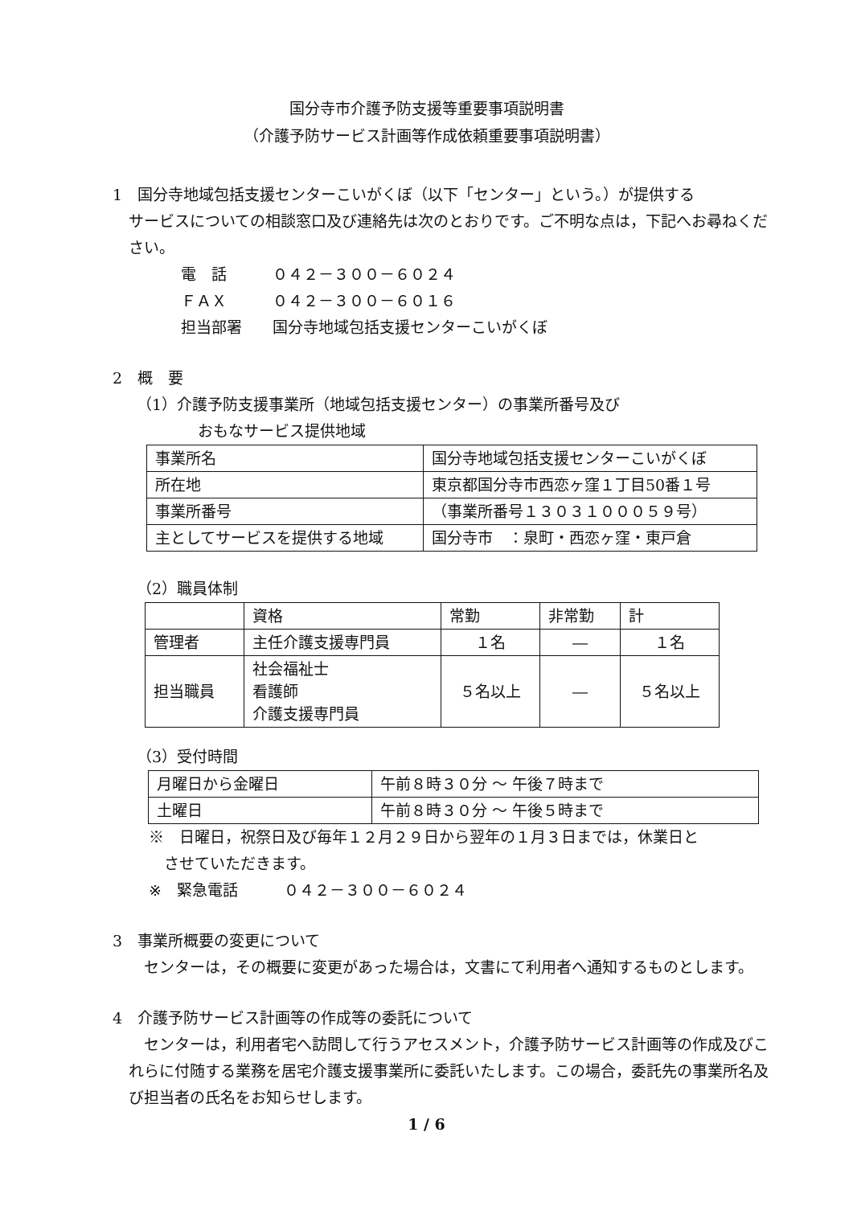国分寺市介護予防支援等重要事項説明書
（介護予防サービス計画等作成依頼重要事項説明書）
1　国分寺地域包括支援センターこいがくぼ（以下「センター」という。）が提供する
サービスについての相談窓口及び連絡先は次のとおりです。ご不明な点は，下記へお尋ねください。
電　話　　　０４２－３００－６０２４
ＦＡＸ　　　０４２－３００－６０１６
担当部署　　国分寺地域包括支援センターこいがくぼ
2　概　要
（1）介護予防支援事業所（地域包括支援センター）の事業所番号及び
　　　　おもなサービス提供地域
| 事業所名 | 国分寺地域包括支援センターこいがくぼ |
| 所在地 | 東京都国分寺市西恋ヶ窪１丁目50番１号 |
| 事業所番号 | （事業所番号１３０３１０００５９号） |
| 主としてサービスを提供する地域 | 国分寺市 ：泉町・西恋ヶ窪・東戸倉 |
（2）職員体制
| | 資格 | 常勤 | 非常勤 | 計 |
| 管理者 | 主任介護支援専門員 | １名 | ― | １名 |
| 担当職員 | 社会福祉士 看護師 介護支援専門員 | ５名以上 | ― | ５名以上 |
（3）受付時間
| 月曜日から金曜日 | 午前８時３０分 ～ 午後７時まで |
| 土曜日 | 午前８時３０分 ～ 午後５時まで |
※　日曜日，祝祭日及び毎年１２月２９日から翌年の１月３日までは，休業日と
　させていただきます。
※　緊急電話　　　０４２－３００－６０２４
3　事業所概要の変更について
　センターは，その概要に変更があった場合は，文書にて利用者へ通知するものとします。
4　介護予防サービス計画等の作成等の委託について
　センターは，利用者宅へ訪問して行うアセスメント，介護予防サービス計画等の作成及びこれらに付随する業務を居宅介護支援事業所に委託いたします。この場合，委託先の事業所名及び担当者の氏名をお知らせします。
1 / 6